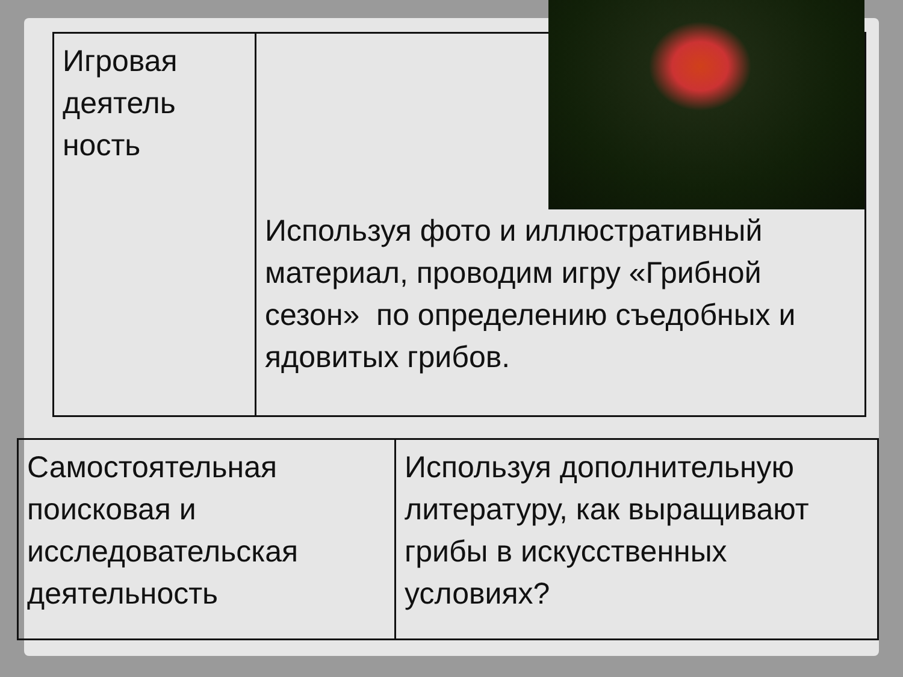| Игровая деятель ность | Используя фото и иллюстративный материал, проводим игру «Грибной сезон» по определению съедобных и ядовитых грибов. |
| Самостоятельная поисковая и исследовательская деятельность | Используя дополнительную литературу, как выращивают грибы в искусственных условиях? |